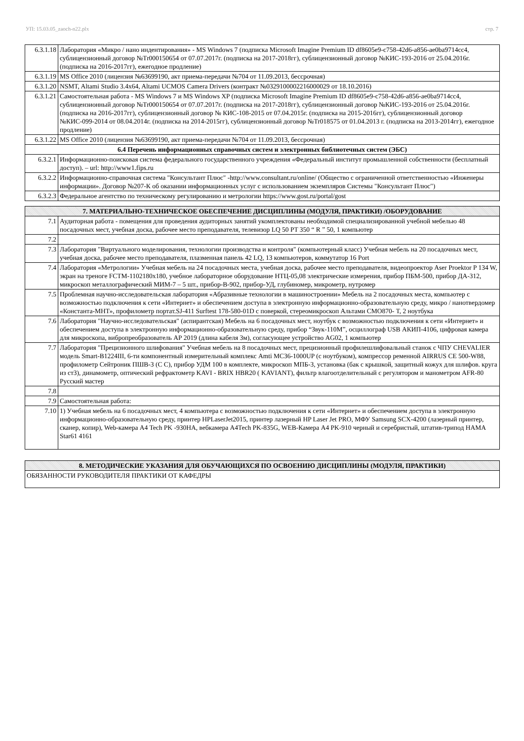УП: 15.03.05_zaoch-n22.plx стр. 7
| 6.3.1.18 | Лаборатория «Микро / нано индентирования» - MS Windows 7 (подписка Microsoft Imagine Premium ID df8605e9-c758-42d6-a856-ae0ba9714cc4, сублицензионный договор №Tr000150654 от 07.07.2017г. (подписка на 2017-2018гг), сублицензионный договор №КИС-193-2016 от 25.04.2016г. (подписка на 2016-2017гг), ежегодное продление) |
| 6.3.1.19 | MS Office 2010 (лицензия №63699190, акт приема-передачи №704 от 11.09.2013, бессрочная) |
| 6.3.1.20 | NSMT, Altami Studio 3.4x64, Altami UCMOS Camera Drivers (контракт №0329100002216000029 от 18.10.2016) |
| 6.3.1.21 | Самостоятельная работа - MS Windows 7 и MS Windows XP (подписка Microsoft Imagine Premium ID df8605e9-c758-42d6-a856-ae0ba9714cc4, сублицензионный договор №Tr000150654 от 07.07.2017г. (подписка на 2017-2018гг), сублицензионный договор №КИС-193-2016 от 25.04.2016г. (подписка на 2016-2017гг), сублицензионный договор № КИС-108-2015 от 07.04.2015г. (подписка на 2015-2016гг), сублицензионный договор №КИС-099-2014 от 08.04.2014г. (подписка на 2014-2015гг), сублицензионный договор №Tr018575 от 01.04.2013 г. (подписка на 2013-2014гг), ежегодное продление) |
| 6.3.1.22 | MS Office 2010 (лицензия №63699190, акт приема-передачи №704 от 11.09.2013, бессрочная) |
| 6.4 Перечень информационных справочных систем и электронных библиотечных систем (ЭБС) | |
| 6.3.2.1 | Информационно-поисковая система федерального государственного учреждения «Федеральный институт промышленной собственности (бесплатный доступ). – url: http://www1.fips.ru |
| 6.3.2.2 | Информационно-справочная система "Консультант Плюс" -http://www.consultant.ru/online/ (Общество с ограниченной ответственностью «Инженеры информации». Договор №207-К об оказании информационных услуг с использованием экземпляров Системы "Консультант Плюс") |
| 6.3.2.3 | Федеральное агентство по техническому регулированию и метрологии https://www.gost.ru/portal/gost |
| 7. МАТЕРИАЛЬНО-ТЕХНИЧЕСКОЕ ОБЕСПЕЧЕНИЕ ДИСЦИПЛИНЫ (МОДУЛЯ, ПРАКТИКИ) /ОБОРУДОВАНИЕ | |
| 7.1 | Аудиторная работа - помещения для проведения аудиторных занятий укомплектованы необходимой специализированной учебной мебелью 48 посадочных мест, учебная доска, рабочее место преподавателя, телевизор LQ 50 PT 350 “ R ” 50, 1 компьютер |
| 7.2 | |
| 7.3 | Лаборатория "Виртуального моделирования, технологии производства и контроля" (компьютерный класс) Учебная мебель на 20 посадочных мест, учебная доска, рабочее место преподавателя, плазменная панель 42 LQ, 13 компьютеров, коммутатор 16 Port |
| 7.4 | Лаборатория «Метрологии» Учебная мебель на 24 посадочных места, учебная доска, рабочее место преподавателя, видеопроектор Aser Proektor P 134 W, экран на треноге FCTM-1102180x180, учебное лабораторное оборудование НТЦ-05,08 электрические измерения, прибор ПБМ-500, прибор ДА-312, микроскоп металлографический МИМ-7 – 5 шт., прибор-В-902, прибор-УД, глубиномер, микрометр, нутромер |
| 7.5 | Проблемная научно-исследовательская лаборатория «Абразивные технологии в машиностроении» Мебель на 2 посадочных места, компьютер с возможностью подключения к сети «Интернет» и обеспечением доступа в электронную информационно-образовательную среду, микро / нанотвердомер «Константа-МНТ», профилометр портат.SJ-411 Surftest 178-580-01D с поверкой, стереомикроскоп Альтами СМО870- Т, 2 ноутбука |
| 7.6 | Лаборатория "Научно-исследовательская" (аспирантская) Мебель на 6 посадочных мест, ноутбук с возможностью подключения к сети «Интернет» и обеспечением доступа в электронную информационно-образовательную среду, прибор “Звук-110М”, осциллограф USB АКИП-4106, цифровая камера для микроскопа, вибропреобразователь АР 2019 (длина кабеля 3м), согласующее устройство AG02, 1 компьютер |
| 7.7 | Лаборатория "Прецизионного шлифования" Учебная мебель на 8 посадочных мест, прецизионный профилешлифовальный станок с ЧПУ CHEVALIER модель Smart-B1224III, 6-ти компонентный измерительный комплекс Amti MC36-1000UP (с ноутбуком), компрессор ременной AIRRUS CE 500-W88, профилометр Сейтроник ПШВ-3 (С С), прибор УДМ 100 в комплекте, микроскоп МПБ-3, установка (бак с крышкой, защитный кожух для шлифов. круга из ст3), динамометр, оптический рефрактометр KAVI - BRIX HBR20 ( KAVIANT), фильтр влагоотделительный с регулятором и манометром AFR-80 Русский мастер |
| 7.8 | |
| 7.9 | Самостоятельная работа: |
| 7.10 | 1) Учебная мебель на 6 посадочных мест, 4 компьютера с возможностью подключения к сети «Интернет» и обеспечением доступа в электронную информационно-образовательную среду, принтер HPLaserJet2015, принтер лазерный HP Laser Jet PRO, МФУ Samsung SCX-4200 (лазерный принтер, сканер, копир), Web-камера A4 Tech PK -930HA, вебкамера A4Tech PK-835G, WEB-Камера A4 PK-910 черный и серебристый, штатив-трипод HAMA Star61 4161 |
| 8. МЕТОДИЧЕСКИЕ УКАЗАНИЯ ДЛЯ ОБУЧАЮЩИХСЯ ПО ОСВОЕНИЮ ДИСЦИПЛИНЫ (МОДУЛЯ, ПРАКТИКИ) |
| ОБЯЗАННОСТИ РУКОВОДИТЕЛЯ ПРАКТИКИ ОТ КАФЕДРЫ |